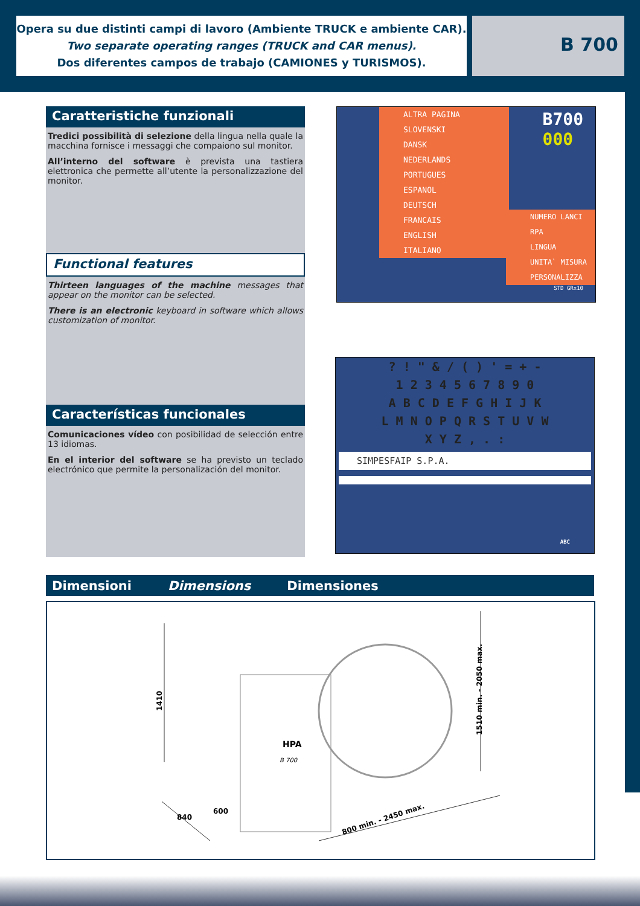Opera su due distinti campi di lavoro (Ambiente TRUCK e ambiente CAR).
Two separate operating ranges (TRUCK and CAR menus).
Dos diferentes campos de trabajo (CAMIONES y TURISMOS).
B 700
Caratteristiche funzionali
Tredici possibilità di selezione della lingua nella quale la macchina fornisce i messaggi che compaiono sul monitor.
All’interno del software è prevista una tastiera elettronica che permette all’utente la personalizzazione del monitor.
Functional features
Thirteen languages of the machine messages that appear on the monitor can be selected.
There is an electronic keyboard in software which allows customization of monitor.
Características funcionales
Comunicaciones vídeo con posibilidad de selección entre 13 idiomas.
En el interior del software se ha previsto un teclado electrónico que permite la personalización del monitor.
B700
000
ALTRA PAGINA
SLOVENSKI
DANSK
NEDERLANDS
PORTUGUES
ESPANOL
DEUTSCH
FRANCAIS
ENGLISH
ITALIANO
NUMERO LANCI
RPA
LINGUA
UNITA` MISURA
PERSONALIZZA
STD GRx10
? ! " & / ( ) ' = + -
1 2 3 4 5 6 7 8 9 0
A B C D E F G H I J K
L M N O P Q R S T U V W
X Y Z , . :
SIMPESFAIP S.P.A.
ABC
Dimensioni Dimensions Dimensiones
1410
1510 min. - 2050 max.
840
600
800 min. - 2450 max.
HPA
B 700